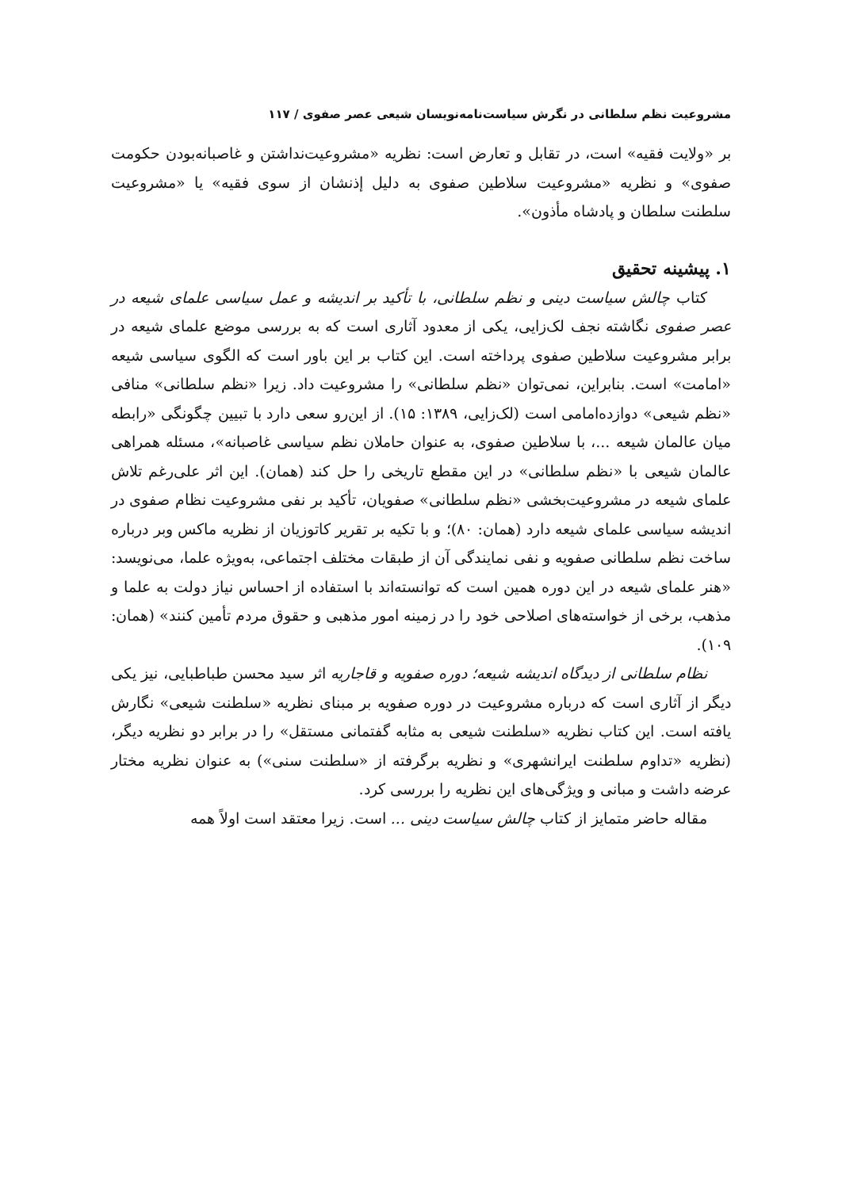مشروعیت نظم سلطانی در نگرش سیاست‌نامه‌نویسان شیعی عصر صفوی / ۱۱۷
بر «ولایت فقیه» است، در تقابل و تعارض است: نظریه «مشروعیت‌نداشتن و غاصبانه‌بودن حکومت صفوی» و نظریه «مشروعیت سلاطین صفوی به دلیل إذنشان از سوی فقیه» یا «مشروعیت سلطنت سلطان و پادشاه مأذون».
۱. پیشینه تحقیق
کتاب چالش سیاست دینی و نظم سلطانی، با تأکید بر اندیشه و عمل سیاسی علمای شیعه در عصر صفوی نگاشته نجف لک‌زایی، یکی از معدود آثاری است که به بررسی موضع علمای شیعه در برابر مشروعیت سلاطین صفوی پرداخته است. این کتاب بر این باور است که الگوی سیاسی شیعه «امامت» است. بنابراین، نمی‌توان «نظم سلطانی» را مشروعیت داد. زیرا «نظم سلطانی» منافی «نظم شیعی» دوازده‌امامی است (لک‌زایی، ۱۳۸۹: ۱۵). از این‌رو سعی دارد با تبیین چگونگی «رابطه میان عالمان شیعه ...، با سلاطین صفوی، به عنوان حاملان نظم سیاسی غاصبانه»، مسئله همراهی عالمان شیعی با «نظم سلطانی» در این مقطع تاریخی را حل کند (همان). این اثر علی‌رغم تلاش علمای شیعه در مشروعیت‌بخشی «نظم سلطانی» صفویان، تأکید بر نفی مشروعیت نظام صفوی در اندیشه سیاسی علمای شیعه دارد (همان: ۸۰)؛ و با تکیه بر تقریر کاتوزیان از نظریه ماکس وبر درباره ساخت نظم سلطانی صفویه و نفی نمایندگی آن از طبقات مختلف اجتماعی، به‌ویژه علما، می‌نویسد: «هنر علمای شیعه در این دوره همین است که توانسته‌اند با استفاده از احساس نیاز دولت به علما و مذهب، برخی از خواسته‌های اصلاحی خود را در زمینه امور مذهبی و حقوق مردم تأمین کنند» (همان: ۱۰۹).
نظام سلطانی از دیدگاه اندیشه شیعه؛ دوره صفویه و قاجاریه اثر سید محسن طباطبایی، نیز یکی دیگر از آثاری است که درباره مشروعیت در دوره صفویه بر مبنای نظریه «سلطنت شیعی» نگارش یافته است. این کتاب نظریه «سلطنت شیعی به مثابه گفتمانی مستقل» را در برابر دو نظریه دیگر، (نظریه «تداوم سلطنت ایرانشهری» و نظریه برگرفته از «سلطنت سنی») به عنوان نظریه مختار عرضه داشت و مبانی و ویژگی‌های این نظریه را بررسی کرد.
مقاله حاضر متمایز از کتاب چالش سیاست دینی ... است. زیرا معتقد است اولاً همه